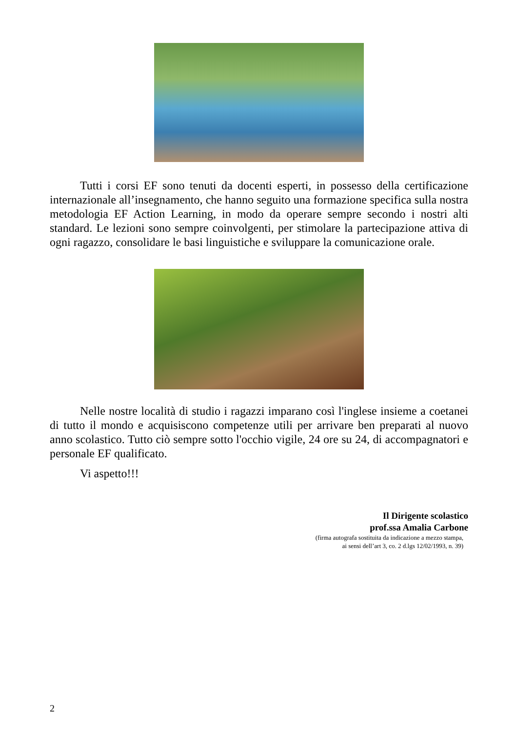Tutti i corsi EF sono tenuti da docenti esperti, in possesso della certificazione internazionale all’insegnamento, che hanno seguito una formazione specifica sulla nostra metodologia EF Action Learning, in modo da operare sempre secondo i nostri alti standard. Le lezioni sono sempre coinvolgenti, per stimolare la partecipazione attiva di ogni ragazzo, consolidare le basi linguistiche e sviluppare la comunicazione orale.
Nelle nostre località di studio i ragazzi imparano così l'inglese insieme a coetanei di tutto il mondo e acquisiscono competenze utili per arrivare ben preparati al nuovo anno scolastico. Tutto ciò sempre sotto l'occhio vigile, 24 ore su 24, di accompagnatori e personale EF qualificato.
Vi aspetto!!!
Il Dirigente scolastico
prof.ssa Amalia Carbone
(firma autografa sostituita da indicazione a mezzo stampa,
ai sensi dell’art 3, co. 2 d.lgs 12/02/1993, n. 39)
2